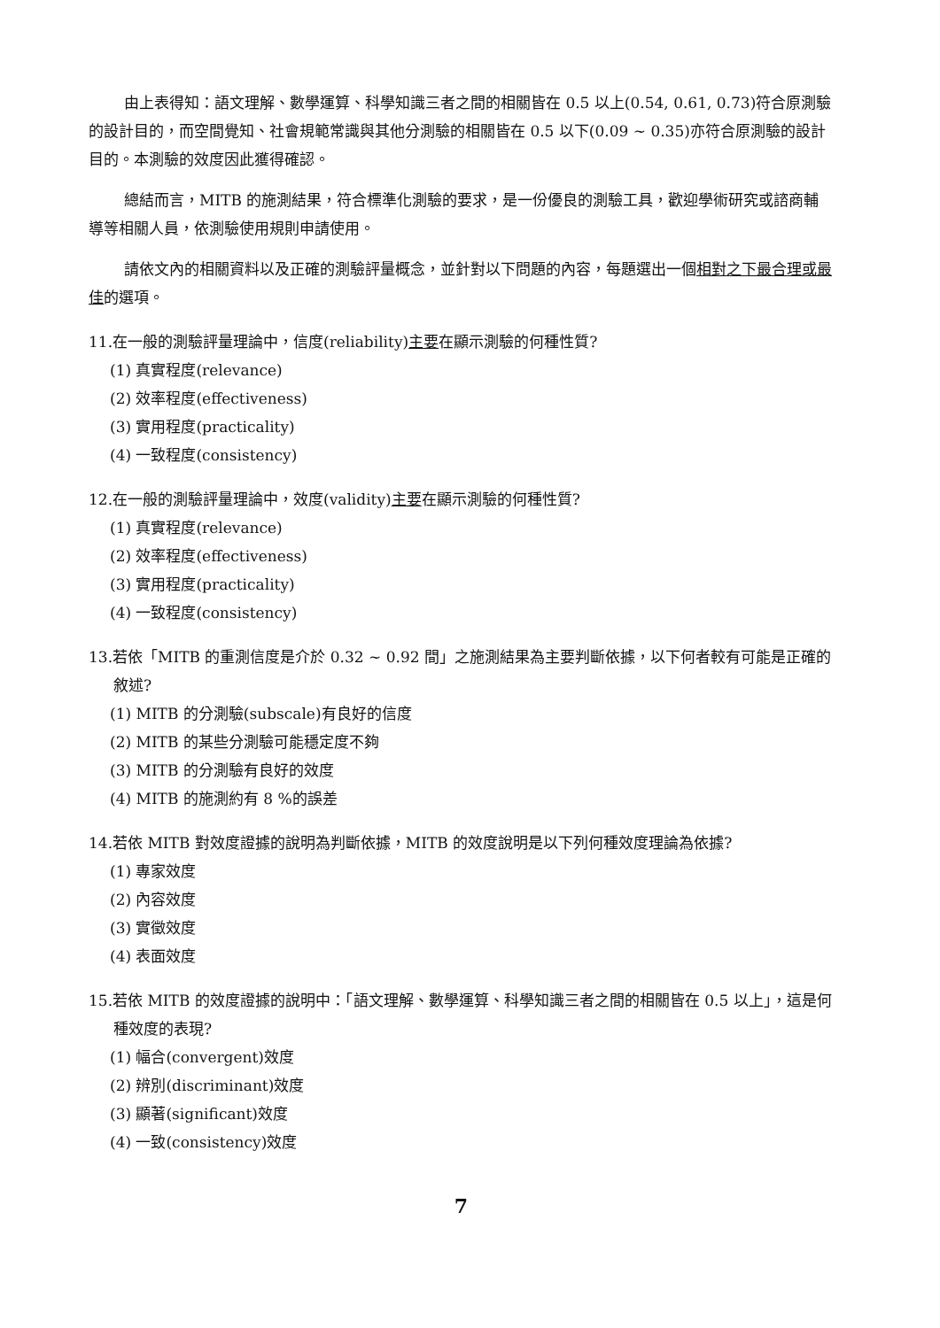由上表得知：語文理解、數學運算、科學知識三者之間的相關皆在 0.5 以上(0.54, 0.61, 0.73)符合原測驗的設計目的，而空間覺知、社會規範常識與其他分測驗的相關皆在 0.5 以下(0.09 ~ 0.35)亦符合原測驗的設計目的。本測驗的效度因此獲得確認。
總結而言，MITB 的施測結果，符合標準化測驗的要求，是一份優良的測驗工具，歡迎學術研究或諮商輔導等相關人員，依測驗使用規則申請使用。
請依文內的相關資料以及正確的測驗評量概念，並針對以下問題的內容，每題選出一個相對之下最合理或最佳的選項。
11.在一般的測驗評量理論中，信度(reliability)主要在顯示測驗的何種性質?
(1) 真實程度(relevance)
(2) 效率程度(effectiveness)
(3) 實用程度(practicality)
(4) 一致程度(consistency)
12.在一般的測驗評量理論中，效度(validity)主要在顯示測驗的何種性質?
(1) 真實程度(relevance)
(2) 效率程度(effectiveness)
(3) 實用程度(practicality)
(4) 一致程度(consistency)
13.若依「MITB 的重測信度是介於 0.32 ~ 0.92 間」之施測結果為主要判斷依據，以下何者較有可能是正確的敘述?
(1) MITB 的分測驗(subscale)有良好的信度
(2) MITB 的某些分測驗可能穩定度不夠
(3) MITB 的分測驗有良好的效度
(4) MITB 的施測約有 8 %的誤差
14.若依 MITB 對效度證據的說明為判斷依據，MITB 的效度說明是以下列何種效度理論為依據?
(1) 專家效度
(2) 內容效度
(3) 實徵效度
(4) 表面效度
15.若依 MITB 的效度證據的說明中：「語文理解、數學運算、科學知識三者之間的相關皆在 0.5 以上」，這是何種效度的表現?
(1) 幅合(convergent)效度
(2) 辨別(discriminant)效度
(3) 顯著(significant)效度
(4) 一致(consistency)效度
7